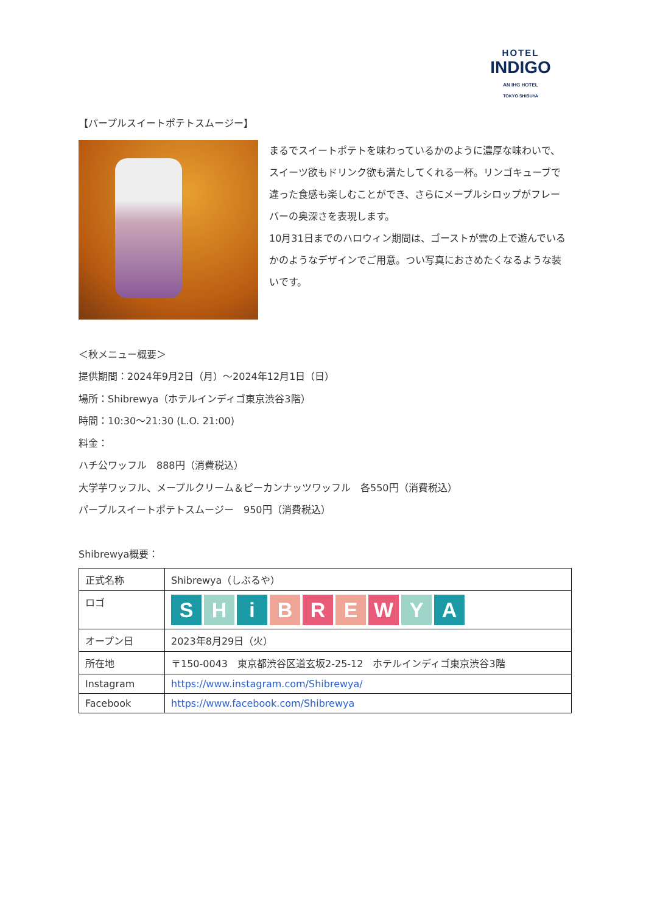HOTEL
INDIGO
AN IHG HOTEL
TOKYO SHIBUYA
【パープルスイートポテトスムージー】
まるでスイートポテトを味わっているかのように濃厚な味わいで、スイーツ欲もドリンク欲も満たしてくれる一杯。リンゴキューブで違った食感も楽しむことができ、さらにメープルシロップがフレーバーの奥深さを表現します。
10月31日までのハロウィン期間は、ゴーストが雲の上で遊んでいるかのようなデザインでご用意。つい写真におさめたくなるような装いです。
＜秋メニュー概要＞
提供期間：2024年9月2日（月）～2024年12月1日（日）
場所：Shibrewya（ホテルインディゴ東京渋谷3階）
時間：10:30～21:30 (L.O. 21:00)
料金：
ハチ公ワッフル　888円（消費税込）
大学芋ワッフル、メープルクリーム＆ピーカンナッツワッフル　各550円（消費税込）
パープルスイートポテトスムージー　950円（消費税込）
Shibrewya概要：
| 正式名称 | Shibrewya（しぶるや） |
| ロゴ | S H i B R E W Y A |
| オープン日 | 2023年8月29日（火） |
| 所在地 | 〒150-0043 東京都渋谷区道玄坂2-25-12 ホテルインディゴ東京渋谷3階 |
| Instagram | https://www.instagram.com/Shibrewya/ |
| Facebook | https://www.facebook.com/Shibrewya |